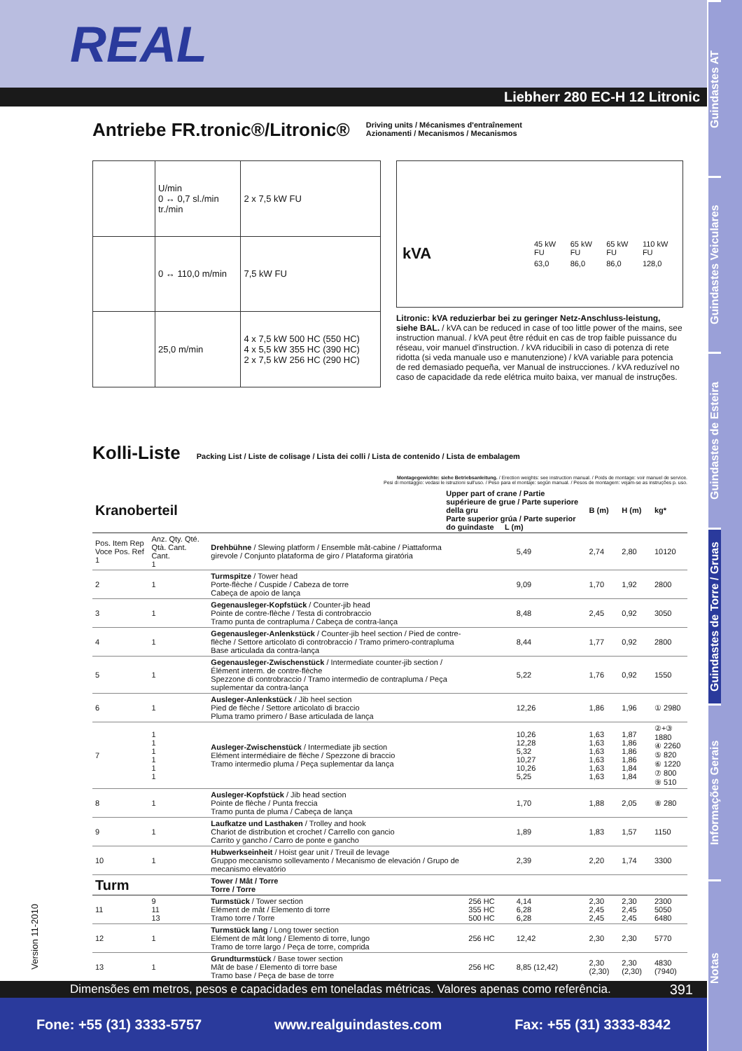Guindastes AT
Guindastes Veiculares
Guindastes de Esteira
Guindastes de Torre / Gruas
Informações Gerais
Notas
REAL
Liebherr 280 EC-H 12 Litronic
Antriebe FR.tronic®/Litronic®
Driving units / Mécanismes d'entraînement
Azionamenti / Mecanismos / Mecanismos
| | U/min 0 ↔ 0,7 sl./min tr./min | 2 x 7,5 kW FU |
| | 0 ↔ 110,0 m/min | 7,5 kW FU |
| | 25,0 m/min | 4 x 7,5 kW 500 HC (550 HC) 4 x 5,5 kW 355 HC (390 HC) 2 x 7,5 kW 256 HC (290 HC) |
| kVA | 45 kW FU | 65 kW FU | 65 kW FU | 110 kW FU |
| | 63,0 | 86,0 | 86,0 | 128,0 |
Litronic: kVA reduzierbar bei zu geringer Netz-Anschluss-leistung, siehe BAL. / kVA can be reduced in case of too little power of the mains, see instruction manual. / kVA peut être réduit en cas de trop faible puissance du réseau, voir manuel d'instruction. / kVA riducibili in caso di potenza di rete ridotta (si veda manuale uso e manutenzione) / kVA variable para potencia de red demasiado pequeña, ver Manual de instrucciones. / kVA reduzível no caso de capacidade da rede elétrica muito baixa, ver manual de instruções.
Kolli-Liste
Packing List / Liste de colisage / Lista dei colli / Lista de contenido / Lista de embalagem
Montagegewichte: siehe Betriebsanleitung. / Erection weights: see instruction manual. / Poids de montage: voir manuel de service.
Pesi di montaggio: vedasi le istruzioni sull'uso. / Peso para el montaje: según manual. / Pesos de montagem: vejam-se as instruções p. uso.
| Kranoberteil | | | Upper part of crane / Partie supérieure de grue / Parte superiore della gru Parte superior grúa / Parte superior do guindaste L (m) | | | B (m) | H (m) | kg* |
| --- | --- | --- | --- | --- | --- | --- | --- | --- |
| Pos. Item Rep Voce Pos. Ref 1 | Anz. Qty. Qté. Qtà. Cant. Cant. 1 | Drehbühne / Slewing platform / Ensemble mât-cabine / Piattaforma girevole / Conjunto plataforma de giro / Plataforma giratória | | | 5,49 | 2,74 | 2,80 | 10120 |
| 2 | 1 | Turmspitze / Tower head Porte-flèche / Cuspide / Cabeza de torre Cabeça de apoio de lança | | | 9,09 | 1,70 | 1,92 | 2800 |
| 3 | 1 | Gegenausleger-Kopfstück / Counter-jib head Pointe de contre-flèche / Testa di controbraccio Tramo punta de contrapluma / Cabeça de contra-lança | | | 8,48 | 2,45 | 0,92 | 3050 |
| 4 | 1 | Gegenausleger-Anlenkstück / Counter-jib heel section / Pied de contre-flèche / Settore articolato di controbraccio / Tramo primero-contrapluma Base articulada da contra-lança | | | 8,44 | 1,77 | 0,92 | 2800 |
| 5 | 1 | Gegenausleger-Zwischenstück / Intermediate counter-jib section / Élément interm. de contre-flèche Spezzone di controbraccio / Tramo intermedio de contrapluma / Peça suplementar da contra-lança | | | 5,22 | 1,76 | 0,92 | 1550 |
| 6 | 1 | Ausleger-Anlenkstück / Jib heel section Pied de flèche / Settore articolato di braccio Pluma tramo primero / Base articulada de lança | | | 12,26 | 1,86 | 1,96 | ① 2980 |
| 7 | 1 1 1 1 1 1 | Ausleger-Zwischenstück / Intermediate jib section Elément intermédiaire de flèche / Spezzone di braccio Tramo intermedio pluma / Peça suplementar da lança | | | 10,26 12,28 5,32 10,27 10,26 5,25 | 1,63 1,63 1,63 1,63 1,63 1,63 | 1,87 1,86 1,86 1,86 1,84 1,84 | ②+③ 1880 ④ 2260 ⑤ 820 ⑥ 1220 ⑦ 800 ⑨ 510 |
| 8 | 1 | Ausleger-Kopfstück / Jib head section Pointe de flèche / Punta freccia Tramo punta de pluma / Cabeça de lança | | | 1,70 | 1,88 | 2,05 | ⑧ 280 |
| 9 | 1 | Laufkatze und Lasthaken / Trolley and hook Chariot de distribution et crochet / Carrello con gancio Carrito y gancho / Carro de ponte e gancho | | | 1,89 | 1,83 | 1,57 | 1150 |
| 10 | 1 | Hubwerkseinheit / Hoist gear unit / Treuil de levage Gruppo meccanismo sollevamento / Mecanismo de elevación / Grupo de mecanismo elevatório | | | 2,39 | 2,20 | 1,74 | 3300 |
| Turm | | Tower / Mât / Torre Torre / Torre | | | | | | |
| 11 | 9 11 13 | Turmstück / Tower section Elément de mât / Elemento di torre Tramo torre / Torre | | 256 HC 355 HC 500 HC | 4,14 6,28 6,28 | 2,30 2,45 2,45 | 2,30 2,45 2,45 | 2300 5050 6480 |
| 12 | 1 | Turmstück lang / Long tower section Elément de mât long / Elemento di torre, lungo Tramo de torre largo / Peça de torre, comprida | | 256 HC | 12,42 | 2,30 | 2,30 | 5770 |
| 13 | 1 | Grundturmstück / Base tower section Mât de base / Elemento di torre base Tramo base / Peça de base de torre | | 256 HC | 8,85 (12,42) | 2,30 (2,30) | 2,30 (2,30) | 4830 (7940) |
Version 11-2010
Dimensões em metros, pesos e capacidades em toneladas métricas. Valores apenas como referência. 391
Fone: +55 (31) 3333-5757 www.realguindastes.com Fax: +55 (31) 3333-8342